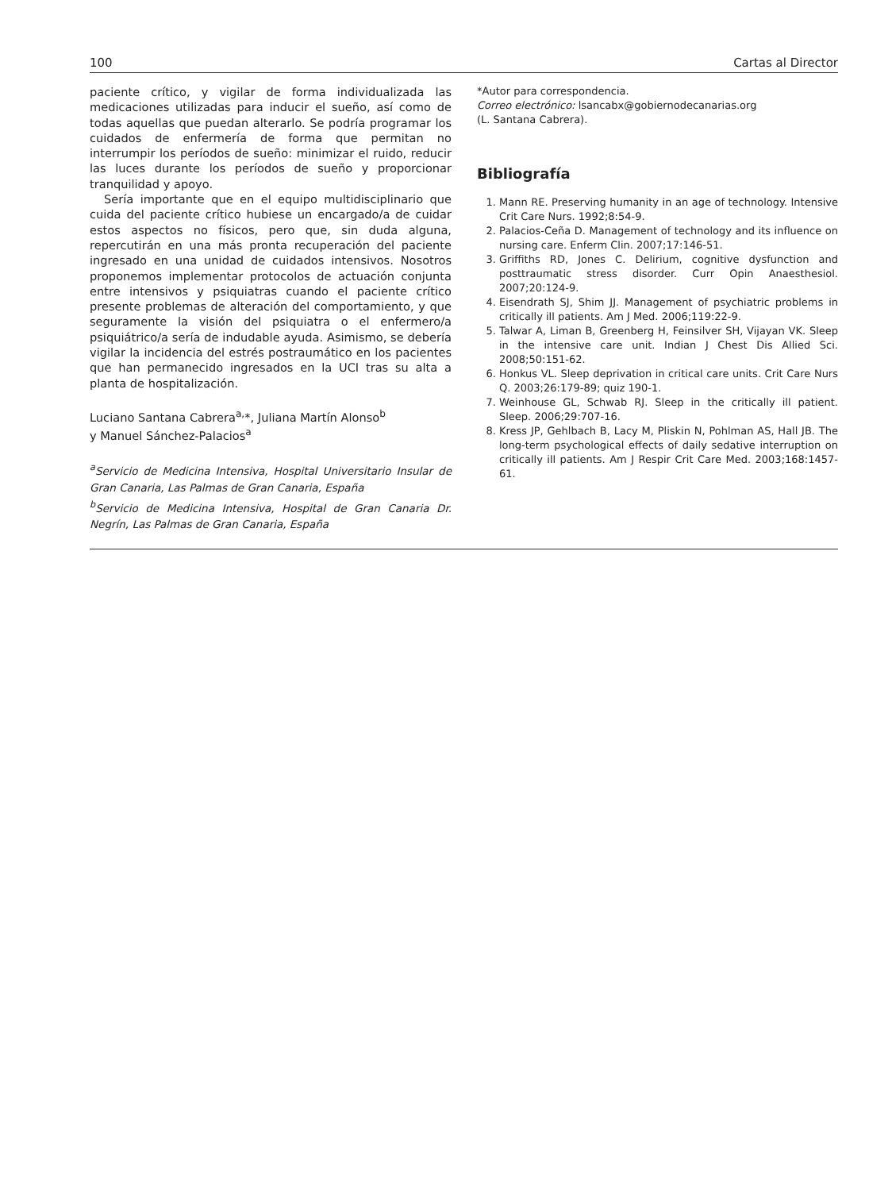100 Cartas al Director
paciente crítico, y vigilar de forma individualizada las medicaciones utilizadas para inducir el sueño, así como de todas aquellas que puedan alterarlo. Se podría programar los cuidados de enfermería de forma que permitan no interrumpir los períodos de sueño: minimizar el ruido, reducir las luces durante los períodos de sueño y proporcionar tranquilidad y apoyo.
Sería importante que en el equipo multidisciplinario que cuida del paciente crítico hubiese un encargado/a de cuidar estos aspectos no físicos, pero que, sin duda alguna, repercutirán en una más pronta recuperación del paciente ingresado en una unidad de cuidados intensivos. Nosotros proponemos implementar protocolos de actuación conjunta entre intensivos y psiquiatras cuando el paciente crítico presente problemas de alteración del comportamiento, y que seguramente la visión del psiquiatra o el enfermero/a psiquiátrico/a sería de indudable ayuda. Asimismo, se debería vigilar la incidencia del estrés postraumático en los pacientes que han permanecido ingresados en la UCI tras su alta a planta de hospitalización.
Luciano Santana Cabrera<sup>a,</sup>*, Juliana Martín Alonso<sup>b</sup>
y Manuel Sánchez-Palacios<sup>a</sup>
<sup>a</sup> Servicio de Medicina Intensiva, Hospital Universitario Insular de Gran Canaria, Las Palmas de Gran Canaria, España
<sup>b</sup> Servicio de Medicina Intensiva, Hospital de Gran Canaria Dr. Negrín, Las Palmas de Gran Canaria, España
*Autor para correspondencia.
Correo electrónico: lsancabx@gobiernodecanarias.org
(L. Santana Cabrera).
Bibliografía
1. Mann RE. Preserving humanity in an age of technology. Intensive Crit Care Nurs. 1992;8:54-9.
2. Palacios-Ceña D. Management of technology and its influence on nursing care. Enferm Clin. 2007;17:146-51.
3. Griffiths RD, Jones C. Delirium, cognitive dysfunction and posttraumatic stress disorder. Curr Opin Anaesthesiol. 2007;20:124-9.
4. Eisendrath SJ, Shim JJ. Management of psychiatric problems in critically ill patients. Am J Med. 2006;119:22-9.
5. Talwar A, Liman B, Greenberg H, Feinsilver SH, Vijayan VK. Sleep in the intensive care unit. Indian J Chest Dis Allied Sci. 2008;50:151-62.
6. Honkus VL. Sleep deprivation in critical care units. Crit Care Nurs Q. 2003;26:179-89; quiz 190-1.
7. Weinhouse GL, Schwab RJ. Sleep in the critically ill patient. Sleep. 2006;29:707-16.
8. Kress JP, Gehlbach B, Lacy M, Pliskin N, Pohlman AS, Hall JB. The long-term psychological effects of daily sedative interruption on critically ill patients. Am J Respir Crit Care Med. 2003;168:1457-61.